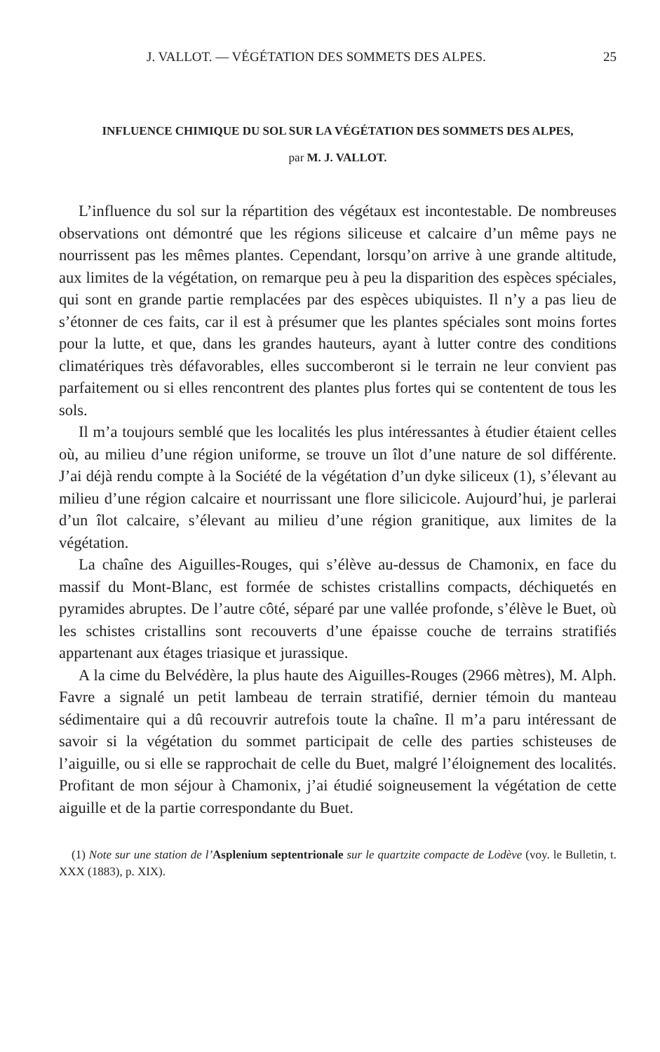J. VALLOT. — VÉGÉTATION DES SOMMETS DES ALPES. 25
INFLUENCE CHIMIQUE DU SOL SUR LA VÉGÉTATION DES SOMMETS DES ALPES,
par M. J. VALLOT.
L’influence du sol sur la répartition des végétaux est incontestable. De nombreuses observations ont démontré que les régions siliceuse et calcaire d’un même pays ne nourrissent pas les mêmes plantes. Cependant, lorsqu’on arrive à une grande altitude, aux limites de la végétation, on remarque peu à peu la disparition des espèces spéciales, qui sont en grande partie remplacées par des espèces ubiquistes. Il n’y a pas lieu de s’étonner de ces faits, car il est à présumer que les plantes spéciales sont moins fortes pour la lutte, et que, dans les grandes hauteurs, ayant à lutter contre des conditions climatériques très défavorables, elles succomberont si le terrain ne leur convient pas parfaitement ou si elles rencontrent des plantes plus fortes qui se contentent de tous les sols.
Il m’a toujours semblé que les localités les plus intéressantes à étudier étaient celles où, au milieu d’une région uniforme, se trouve un îlot d’une nature de sol différente. J’ai déjà rendu compte à la Société de la végétation d’un dyke siliceux (1), s’élevant au milieu d’une région calcaire et nourrissant une flore silicicole. Aujourd’hui, je parlerai d’un îlot calcaire, s’élevant au milieu d’une région granitique, aux limites de la végétation.
La chaîne des Aiguilles-Rouges, qui s’élève au-dessus de Chamonix, en face du massif du Mont-Blanc, est formée de schistes cristallins compacts, déchiquetés en pyramides abruptes. De l’autre côté, séparé par une vallée profonde, s’élève le Buet, où les schistes cristallins sont recouverts d’une épaisse couche de terrains stratifiés appartenant aux étages triasique et jurassique.
A la cime du Belvédère, la plus haute des Aiguilles-Rouges (2966 mètres), M. Alph. Favre a signalé un petit lambeau de terrain stratifié, dernier témoin du manteau sédimentaire qui a dû recouvrir autrefois toute la chaîne. Il m’a paru intéressant de savoir si la végétation du sommet participait de celle des parties schisteuses de l’aiguille, ou si elle se rapprochait de celle du Buet, malgré l’éloignement des localités. Profitant de mon séjour à Chamonix, j’ai étudié soigneusement la végétation de cette aiguille et de la partie correspondante du Buet.
(1) Note sur une station de l’Asplenium septentrionale sur le quartzite compacte de Lodève (voy. le Bulletin, t. XXX (1883), p. XIX).